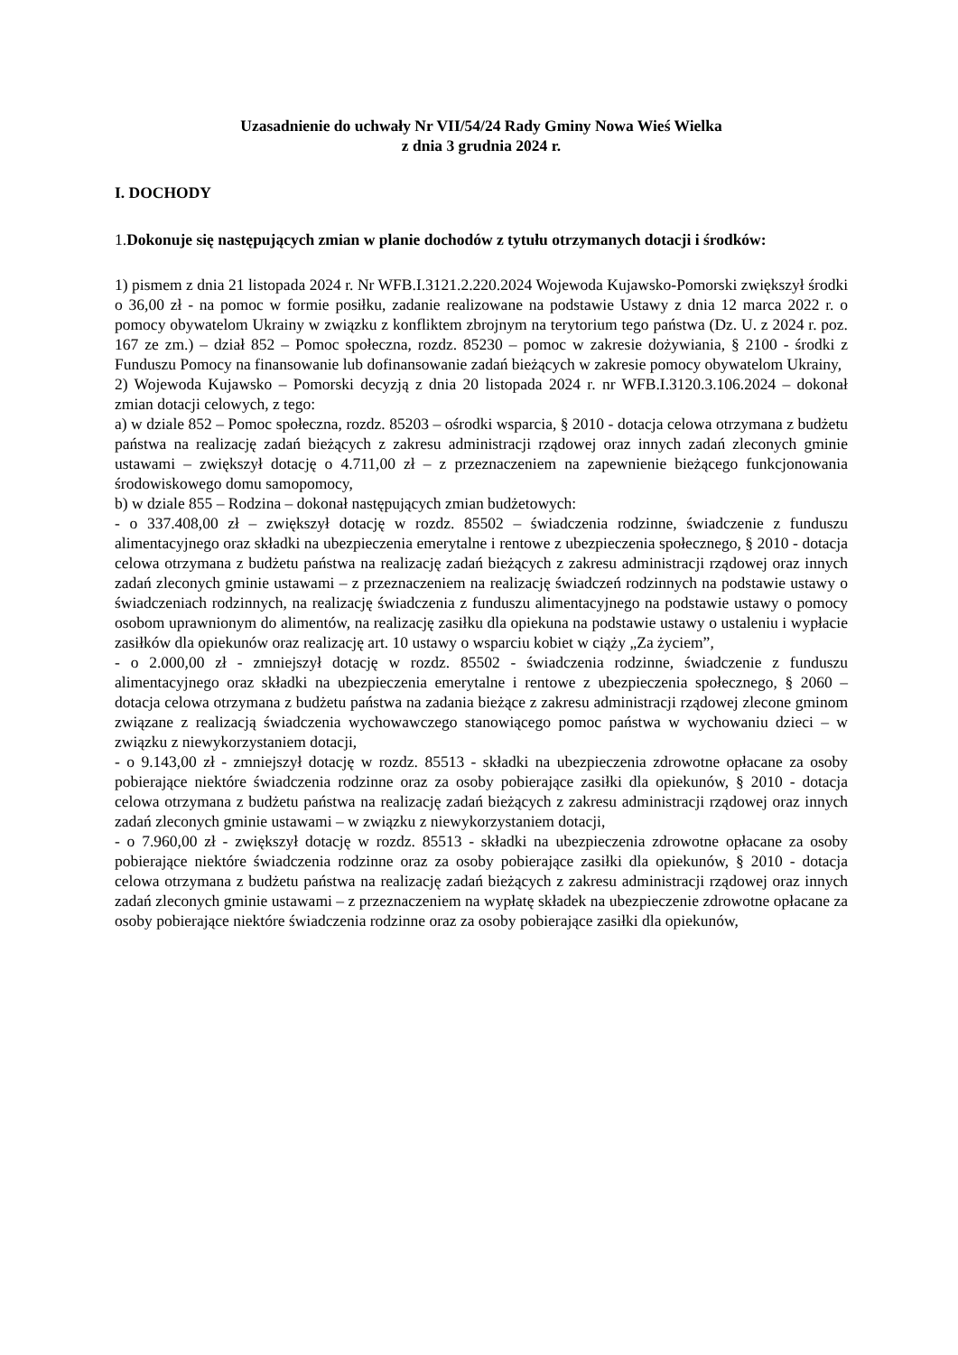Uzasadnienie do uchwały Nr VII/54/24 Rady Gminy Nowa Wieś Wielka
z dnia 3 grudnia 2024 r.
I. DOCHODY
1.Dokonuje się następujących zmian w planie dochodów z tytułu otrzymanych dotacji i środków:
1) pismem z dnia 21 listopada 2024 r. Nr WFB.I.3121.2.220.2024 Wojewoda Kujawsko-Pomorski zwiększył środki o 36,00 zł - na pomoc w formie posiłku, zadanie realizowane na podstawie Ustawy z dnia 12 marca 2022 r. o pomocy obywatelom Ukrainy w związku z konfliktem zbrojnym na terytorium tego państwa (Dz. U. z 2024 r. poz. 167 ze zm.) – dział 852 – Pomoc społeczna, rozdz. 85230 – pomoc w zakresie dożywiania, § 2100 - środki z Funduszu Pomocy na finansowanie lub dofinansowanie zadań bieżących w zakresie pomocy obywatelom Ukrainy,
2) Wojewoda Kujawsko – Pomorski decyzją z dnia 20 listopada 2024 r. nr WFB.I.3120.3.106.2024 – dokonał zmian dotacji celowych, z tego:
a) w dziale 852 – Pomoc społeczna, rozdz. 85203 – ośrodki wsparcia, § 2010 - dotacja celowa otrzymana z budżetu państwa na realizację zadań bieżących z zakresu administracji rządowej oraz innych zadań zleconych gminie ustawami – zwiększył dotację o 4.711,00 zł – z przeznaczeniem na zapewnienie bieżącego funkcjonowania środowiskowego domu samopomocy,
b) w dziale 855 – Rodzina – dokonał następujących zmian budżetowych:
- o 337.408,00 zł – zwiększył dotację w rozdz. 85502 – świadczenia rodzinne, świadczenie z funduszu alimentacyjnego oraz składki na ubezpieczenia emerytalne i rentowe z ubezpieczenia społecznego, § 2010 - dotacja celowa otrzymana z budżetu państwa na realizację zadań bieżących z zakresu administracji rządowej oraz innych zadań zleconych gminie ustawami – z przeznaczeniem na realizację świadczeń rodzinnych na podstawie ustawy o świadczeniach rodzinnych, na realizację świadczenia z funduszu alimentacyjnego na podstawie ustawy o pomocy osobom uprawnionym do alimentów, na realizację zasiłku dla opiekuna na podstawie ustawy o ustaleniu i wypłacie zasiłków dla opiekunów oraz realizację art. 10 ustawy o wsparciu kobiet w ciąży „Za życiem”,
- o 2.000,00 zł - zmniejszył dotację w rozdz. 85502 - świadczenia rodzinne, świadczenie z funduszu alimentacyjnego oraz składki na ubezpieczenia emerytalne i rentowe z ubezpieczenia społecznego, § 2060 – dotacja celowa otrzymana z budżetu państwa na zadania bieżące z zakresu administracji rządowej zlecone gminom związane z realizacją świadczenia wychowawczego stanowiącego pomoc państwa w wychowaniu dzieci – w związku z niewykorzystaniem dotacji,
- o 9.143,00 zł - zmniejszył dotację w rozdz. 85513 - składki na ubezpieczenia zdrowotne opłacane za osoby pobierające niektóre świadczenia rodzinne oraz za osoby pobierające zasiłki dla opiekunów, § 2010 - dotacja celowa otrzymana z budżetu państwa na realizację zadań bieżących z zakresu administracji rządowej oraz innych zadań zleconych gminie ustawami – w związku z niewykorzystaniem dotacji,
- o 7.960,00 zł - zwiększył dotację w rozdz. 85513 - składki na ubezpieczenia zdrowotne opłacane za osoby pobierające niektóre świadczenia rodzinne oraz za osoby pobierające zasiłki dla opiekunów, § 2010 - dotacja celowa otrzymana z budżetu państwa na realizację zadań bieżących z zakresu administracji rządowej oraz innych zadań zleconych gminie ustawami – z przeznaczeniem na wypłatę składek na ubezpieczenie zdrowotne opłacane za osoby pobierające niektóre świadczenia rodzinne oraz za osoby pobierające zasiłki dla opiekunów,